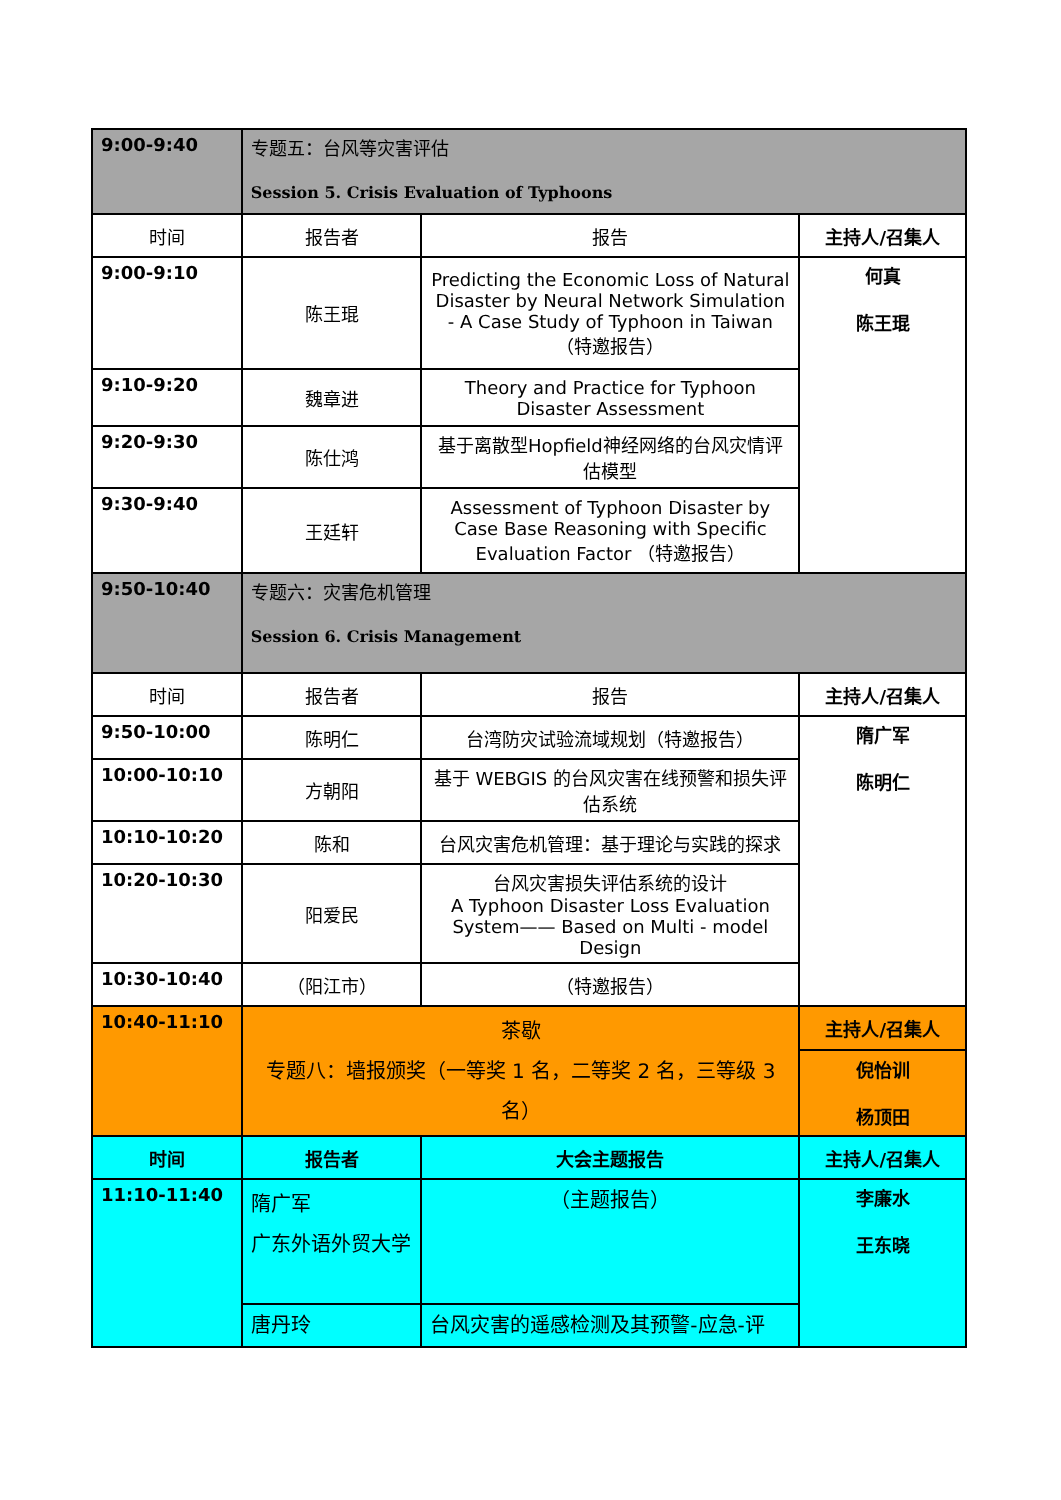| 9:00-9:40 | 专题五：台风等灾害评估 Session 5. Crisis Evaluation of Typhoons | | |
| 时间 | 报告者 | 报告 | 主持人/召集人 |
| 9:00-9:10 | 陈王琨 | Predicting the Economic Loss of Natural Disaster by Neural Network Simulation - A Case Study of Typhoon in Taiwan （特邀报告） | 何真 陈王琨 |
| 9:10-9:20 | 魏章进 | Theory and Practice for Typhoon Disaster Assessment | |
| 9:20-9:30 | 陈仕鸿 | 基于离散型Hopfield神经网络的台风灾情评估模型 | |
| 9:30-9:40 | 王廷轩 | Assessment of Typhoon Disaster by Case Base Reasoning with Specific Evaluation Factor （特邀报告） | |
| 9:50-10:40 | 专题六：灾害危机管理 Session 6. Crisis Management | | |
| 时间 | 报告者 | 报告 | 主持人/召集人 |
| 9:50-10:00 | 陈明仁 | 台湾防灾试验流域规划（特邀报告） | 隋广军 陈明仁 |
| 10:00-10:10 | 方朝阳 | 基于 WEBGIS 的台风灾害在线预警和损失评估系统 | |
| 10:10-10:20 | 陈和 | 台风灾害危机管理：基于理论与实践的探求 | |
| 10:20-10:30 | 阳爱民 | 台风灾害损失评估系统的设计 A Typhoon Disaster Loss Evaluation System—— Based on Multi - model Design | |
| 10:30-10:40 | （阳江市） | （特邀报告） | |
| 10:40-11:10 | 茶歇 专题八：墙报颁奖（一等奖 1 名，二等奖 2 名，三等级 3 名） | | 主持人/召集人 |
| | | | 倪怡训 杨顶田 |
| 时间 | 报告者 | 大会主题报告 | 主持人/召集人 |
| 11:10-11:40 | 隋广军 广东外语外贸大学 | （主题报告） | 李廉水 王东晓 |
| | 唐丹玲 | 台风灾害的遥感检测及其预警-应急-评 | |